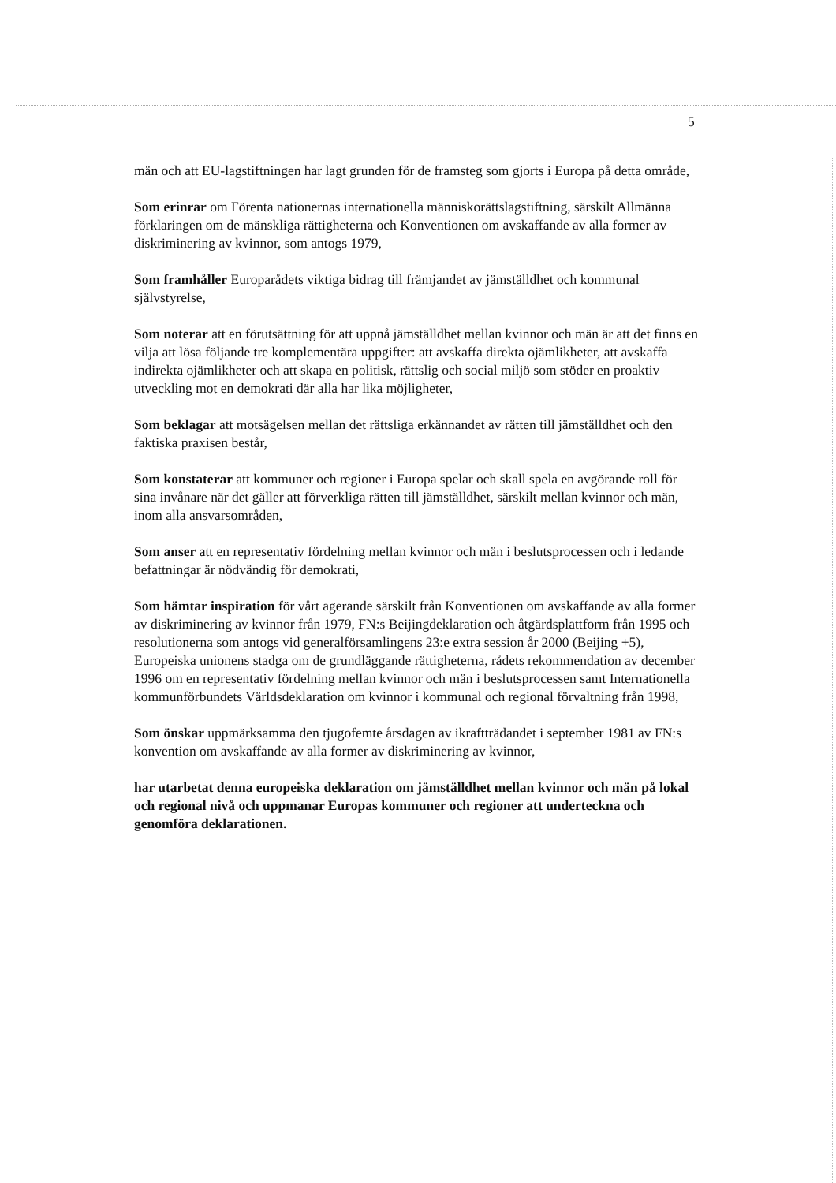5
män och att EU-lagstiftningen har lagt grunden för de framsteg som gjorts i Europa på detta område,
Som erinrar om Förenta nationernas internationella människorättslagstiftning, särskilt Allmänna förklaringen om de mänskliga rättigheterna och Konventionen om avskaffande av alla former av diskriminering av kvinnor, som antogs 1979,
Som framhåller Europarådets viktiga bidrag till främjandet av jämställdhet och kommunal självstyrelse,
Som noterar att en förutsättning för att uppnå jämställdhet mellan kvinnor och män är att det finns en vilja att lösa följande tre komplementära uppgifter: att avskaffa direkta ojämlikheter, att avskaffa indirekta ojämlikheter och att skapa en politisk, rättslig och social miljö som stöder en proaktiv utveckling mot en demokrati där alla har lika möjligheter,
Som beklagar att motsägelsen mellan det rättsliga erkännandet av rätten till jämställdhet och den faktiska praxisen består,
Som konstaterar att kommuner och regioner i Europa spelar och skall spela en avgörande roll för sina invånare när det gäller att förverkliga rätten till jämställdhet, särskilt mellan kvinnor och män, inom alla ansvarsområden,
Som anser att en representativ fördelning mellan kvinnor och män i beslutsprocessen och i ledande befattningar är nödvändig för demokrati,
Som hämtar inspiration för vårt agerande särskilt från Konventionen om avskaffande av alla former av diskriminering av kvinnor från 1979, FN:s Beijingdeklaration och åtgärdsplattform från 1995 och resolutionerna som antogs vid generalförsamlingens 23:e extra session år 2000 (Beijing +5), Europeiska unionens stadga om de grundläggande rättigheterna, rådets rekommendation av december 1996 om en representativ fördelning mellan kvinnor och män i beslutsprocessen samt Internationella kommunförbundets Världsdeklaration om kvinnor i kommunal och regional förvaltning från 1998,
Som önskar uppmärksamma den tjugofemte årsdagen av ikraftträdandet i september 1981 av FN:s konvention om avskaffande av alla former av diskriminering av kvinnor,
har utarbetat denna europeiska deklaration om jämställdhet mellan kvinnor och män på lokal och regional nivå och uppmanar Europas kommuner och regioner att underteckna och genomföra deklarationen.